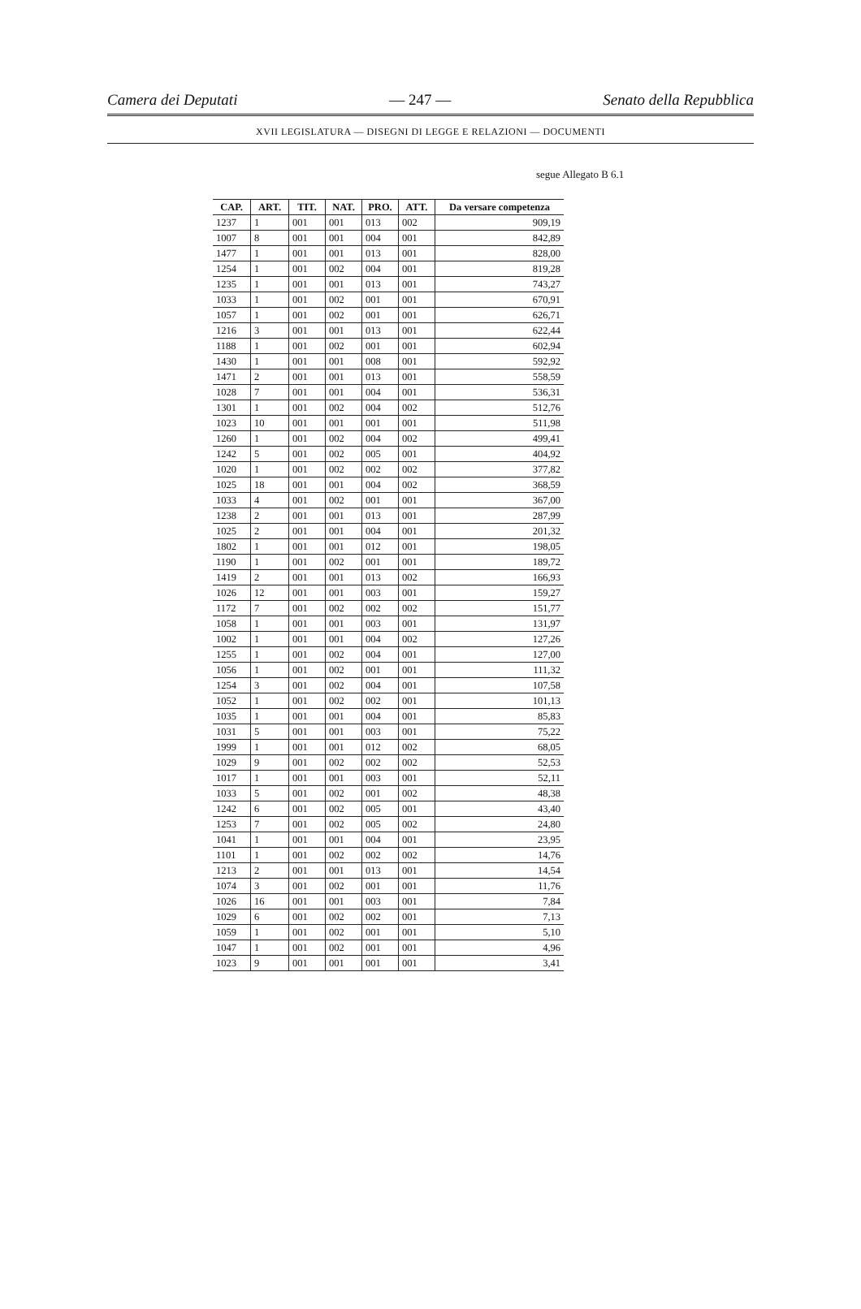Camera dei Deputati — 247 — Senato della Repubblica
XVII LEGISLATURA — DISEGNI DI LEGGE E RELAZIONI — DOCUMENTI
segue Allegato B 6.1
| CAP. | ART. | TIT. | NAT. | PRO. | ATT. | Da versare competenza |
| --- | --- | --- | --- | --- | --- | --- |
| 1237 | 1 | 001 | 001 | 013 | 002 | 909,19 |
| 1007 | 8 | 001 | 001 | 004 | 001 | 842,89 |
| 1477 | 1 | 001 | 001 | 013 | 001 | 828,00 |
| 1254 | 1 | 001 | 002 | 004 | 001 | 819,28 |
| 1235 | 1 | 001 | 001 | 013 | 001 | 743,27 |
| 1033 | 1 | 001 | 002 | 001 | 001 | 670,91 |
| 1057 | 1 | 001 | 002 | 001 | 001 | 626,71 |
| 1216 | 3 | 001 | 001 | 013 | 001 | 622,44 |
| 1188 | 1 | 001 | 002 | 001 | 001 | 602,94 |
| 1430 | 1 | 001 | 001 | 008 | 001 | 592,92 |
| 1471 | 2 | 001 | 001 | 013 | 001 | 558,59 |
| 1028 | 7 | 001 | 001 | 004 | 001 | 536,31 |
| 1301 | 1 | 001 | 002 | 004 | 002 | 512,76 |
| 1023 | 10 | 001 | 001 | 001 | 001 | 511,98 |
| 1260 | 1 | 001 | 002 | 004 | 002 | 499,41 |
| 1242 | 5 | 001 | 002 | 005 | 001 | 404,92 |
| 1020 | 1 | 001 | 002 | 002 | 002 | 377,82 |
| 1025 | 18 | 001 | 001 | 004 | 002 | 368,59 |
| 1033 | 4 | 001 | 002 | 001 | 001 | 367,00 |
| 1238 | 2 | 001 | 001 | 013 | 001 | 287,99 |
| 1025 | 2 | 001 | 001 | 004 | 001 | 201,32 |
| 1802 | 1 | 001 | 001 | 012 | 001 | 198,05 |
| 1190 | 1 | 001 | 002 | 001 | 001 | 189,72 |
| 1419 | 2 | 001 | 001 | 013 | 002 | 166,93 |
| 1026 | 12 | 001 | 001 | 003 | 001 | 159,27 |
| 1172 | 7 | 001 | 002 | 002 | 002 | 151,77 |
| 1058 | 1 | 001 | 001 | 003 | 001 | 131,97 |
| 1002 | 1 | 001 | 001 | 004 | 002 | 127,26 |
| 1255 | 1 | 001 | 002 | 004 | 001 | 127,00 |
| 1056 | 1 | 001 | 002 | 001 | 001 | 111,32 |
| 1254 | 3 | 001 | 002 | 004 | 001 | 107,58 |
| 1052 | 1 | 001 | 002 | 002 | 001 | 101,13 |
| 1035 | 1 | 001 | 001 | 004 | 001 | 85,83 |
| 1031 | 5 | 001 | 001 | 003 | 001 | 75,22 |
| 1999 | 1 | 001 | 001 | 012 | 002 | 68,05 |
| 1029 | 9 | 001 | 002 | 002 | 002 | 52,53 |
| 1017 | 1 | 001 | 001 | 003 | 001 | 52,11 |
| 1033 | 5 | 001 | 002 | 001 | 002 | 48,38 |
| 1242 | 6 | 001 | 002 | 005 | 001 | 43,40 |
| 1253 | 7 | 001 | 002 | 005 | 002 | 24,80 |
| 1041 | 1 | 001 | 001 | 004 | 001 | 23,95 |
| 1101 | 1 | 001 | 002 | 002 | 002 | 14,76 |
| 1213 | 2 | 001 | 001 | 013 | 001 | 14,54 |
| 1074 | 3 | 001 | 002 | 001 | 001 | 11,76 |
| 1026 | 16 | 001 | 001 | 003 | 001 | 7,84 |
| 1029 | 6 | 001 | 002 | 002 | 001 | 7,13 |
| 1059 | 1 | 001 | 002 | 001 | 001 | 5,10 |
| 1047 | 1 | 001 | 002 | 001 | 001 | 4,96 |
| 1023 | 9 | 001 | 001 | 001 | 001 | 3,41 |